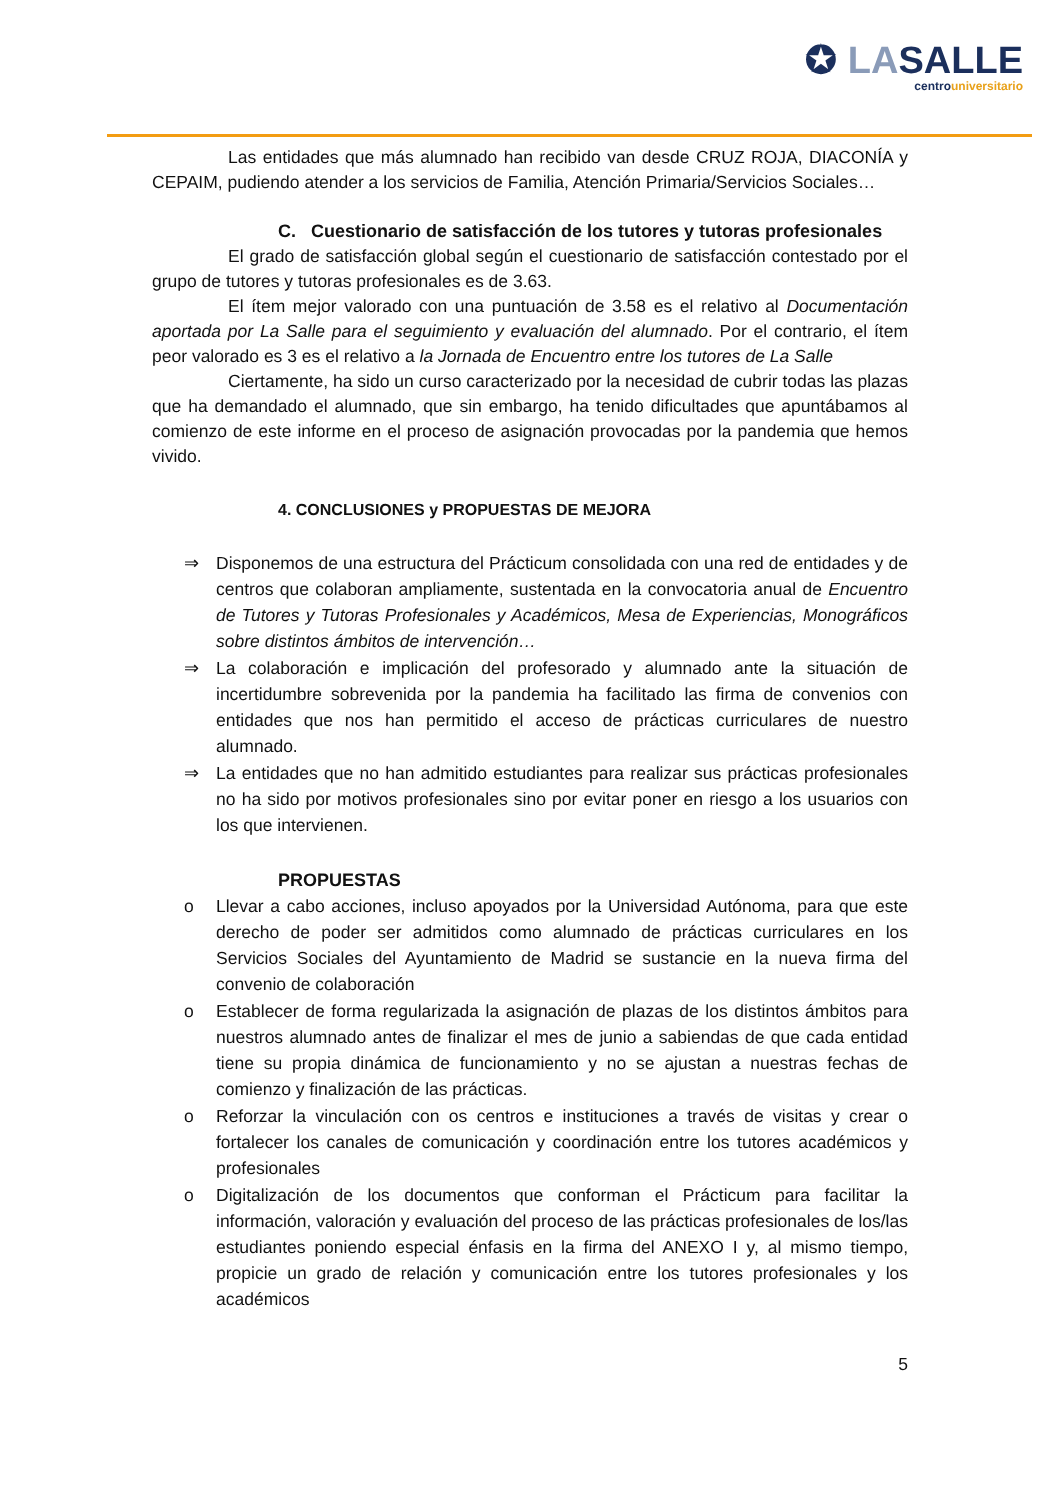✪ LASALLE
centrouniversitario
Las entidades que más alumnado han recibido van desde CRUZ ROJA, DIACONÍA y CEPAIM, pudiendo atender a los servicios de Familia, Atención Primaria/Servicios Sociales…
C. Cuestionario de satisfacción de los tutores y tutoras profesionales
El grado de satisfacción global según el cuestionario de satisfacción contestado por el grupo de tutores y tutoras profesionales es de 3.63.
El ítem mejor valorado con una puntuación de 3.58 es el relativo al Documentación aportada por La Salle para el seguimiento y evaluación del alumnado. Por el contrario, el ítem peor valorado es 3 es el relativo a la Jornada de Encuentro entre los tutores de La Salle
Ciertamente, ha sido un curso caracterizado por la necesidad de cubrir todas las plazas que ha demandado el alumnado, que sin embargo, ha tenido dificultades que apuntábamos al comienzo de este informe en el proceso de asignación provocadas por la pandemia que hemos vivido.
4. CONCLUSIONES y PROPUESTAS DE MEJORA
⇒ Disponemos de una estructura del Prácticum consolidada con una red de entidades y de centros que colaboran ampliamente, sustentada en la convocatoria anual de Encuentro de Tutores y Tutoras Profesionales y Académicos, Mesa de Experiencias, Monográficos sobre distintos ámbitos de intervención…
⇒ La colaboración e implicación del profesorado y alumnado ante la situación de incertidumbre sobrevenida por la pandemia ha facilitado las firma de convenios con entidades que nos han permitido el acceso de prácticas curriculares de nuestro alumnado.
⇒ La entidades que no han admitido estudiantes para realizar sus prácticas profesionales no ha sido por motivos profesionales sino por evitar poner en riesgo a los usuarios con los que intervienen.
PROPUESTAS
o Llevar a cabo acciones, incluso apoyados por la Universidad Autónoma, para que este derecho de poder ser admitidos como alumnado de prácticas curriculares en los Servicios Sociales del Ayuntamiento de Madrid se sustancie en la nueva firma del convenio de colaboración
o Establecer de forma regularizada la asignación de plazas de los distintos ámbitos para nuestros alumnado antes de finalizar el mes de junio a sabiendas de que cada entidad tiene su propia dinámica de funcionamiento y no se ajustan a nuestras fechas de comienzo y finalización de las prácticas.
o Reforzar la vinculación con os centros e instituciones a través de visitas y crear o fortalecer los canales de comunicación y coordinación entre los tutores académicos y profesionales
o Digitalización de los documentos que conforman el Prácticum para facilitar la información, valoración y evaluación del proceso de las prácticas profesionales de los/las estudiantes poniendo especial énfasis en la firma del ANEXO I y, al mismo tiempo, propicie un grado de relación y comunicación entre los tutores profesionales y los académicos
5